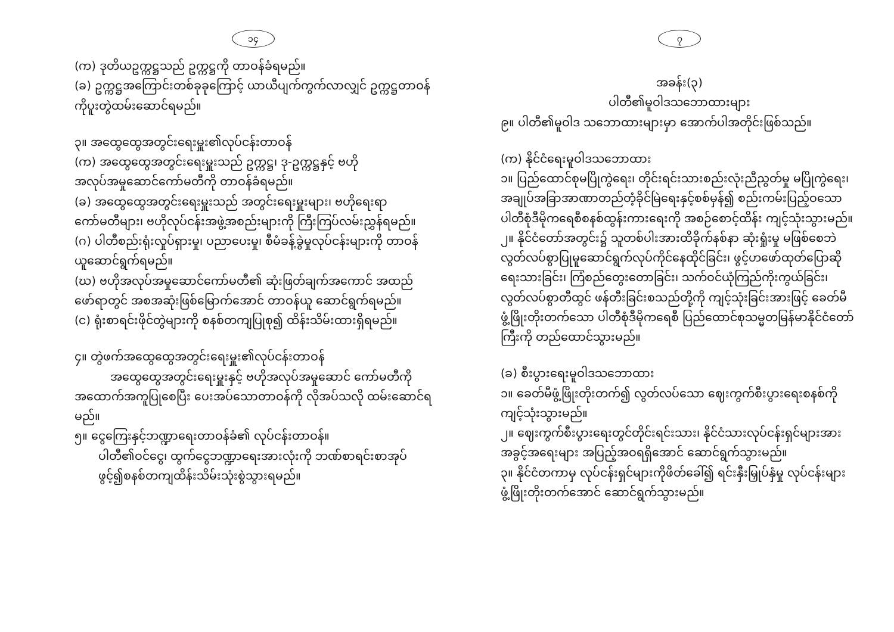၁၄
(က) ဒုတိယဥက္ကဋ္ဌသည် ဥက္ကဋ္ဌကို တာဝန်ခံရမည်။
(ခ) ဥက္ကဋ္ဌအကြောင်းတစ်ခုခုကြောင့် ယာယီပျက်ကွက်လာလျှင် ဥက္ကဋ္ဌတာဝန် ကိုပူးတွဲထမ်းဆောင်ရမည်။
၃။ အထွေထွေအတွင်းရေးမှူး၏လုပ်ငန်းတာဝန်
(က) အထွေထွေအတွင်းရေးမှူးသည် ဥက္ကဋ္ဌ၊ ဒု-ဥက္ကဋ္ဌနှင့် ဗဟိုအလုပ်အမှုဆောင်ကော်မတီကို တာဝန်ခံရမည်။
(ခ) အထွေထွေအတွင်းရေးမှူးသည် အတွင်းရေးမှူးများ၊ ဗဟိုရေးရာ ကော်မတီများ၊ ဗဟိုလုပ်ငန်းအဖွဲ့အစည်းများကို ကြီးကြပ်လမ်းညွှန်ရမည်။
(ဂ) ပါတီစည်းရုံးလှုပ်ရှားမှု၊ ပညာပေးမှု၊ စီမံခန့်ခွဲမှုလုပ်ငန်းများကို တာဝန်ယူဆောင်ရွက်ရမည်။
(ဃ) ဗဟိုအလုပ်အမှုဆောင်ကော်မတီ၏ ဆုံးဖြတ်ချက်အကောင် အထည်ဖော်ရာတွင် အစအဆုံးဖြစ်မြောက်အောင် တာဝန်ယူ ဆောင်ရွက်ရမည်။
(င) ရုံးစာရင်းဖိုင်တွဲများကို စနစ်တကျပြုစု၍ ထိန်းသိမ်းထားရှိရမည်။
၄။ တွဲဖက်အထွေထွေအတွင်းရေးမှူး၏လုပ်ငန်းတာဝန်
အထွေထွေအတွင်းရေးမှူးနှင့် ဗဟိုအလုပ်အမှုဆောင် ကော်မတီကို အထောက်အကူပြုစေပြီး ပေးအပ်သောတာဝန်ကို လိုအပ်သလို ထမ်းဆောင်ရမည်။
၅။ ငွေကြေးနှင့်ဘဏ္ဍာရေးတာဝန်ခံ၏ လုပ်ငန်းတာဝန်။
ပါတီ၏ဝင်ငွေ၊ ထွက်ငွေဘဏ္ဍာရေးအားလုံးကို ဘဏ်စာရင်းစာအုပ်ဖွင့်၍စနစ်တကျထိန်းသိမ်းသုံးစွဲသွားရမည်။
၇
အခန်း(၃)
ပါတီ၏မူဝါဒသဘောထားများ
၉။ ပါတီ၏မူဝါဒ သဘောထားများမှာ အောက်ပါအတိုင်းဖြစ်သည်။
(က) နိုင်ငံရေးမူဝါဒသဘောထား
၁။ ပြည်ထောင်စုမပြိုကွဲရေး၊ တိုင်းရင်းသားစည်းလုံးညီညွတ်မှု မပြိုကွဲရေး၊ အချုပ်အခြာအာဏာတည်တံ့ခိုင်မြဲရေးနှင့်စစ်မှန်၍ စည်းကမ်းပြည့်ဝသော ပါတီစုံဒီမိုကရေစီစနစ်ထွန်းကားရေးကို အစဉ်စောင့်ထိန်း ကျင့်သုံးသွားမည်။
၂။ နိုင်ငံတော်အတွင်း၌ သူတစ်ပါးအားထိခိုက်နစ်နာ ဆုံးရှုံးမှု မဖြစ်စေဘဲ လွတ်လပ်စွာပြုမူဆောင်ရွက်လုပ်ကိုင်နေထိုင်ခြင်း၊ ဖွင့်ဟဖော်ထုတ်ပြောဆိုရေးသားခြင်း၊ ကြံစည်တွေးတောခြင်း၊ သက်ဝင်ယုံကြည်ကိုးကွယ်ခြင်း၊ လွတ်လပ်စွာတီထွင် ဖန်တီးခြင်းစသည်တို့ကို ကျင့်သုံးခြင်းအားဖြင့် ခေတ်မီဖွံ့ဖြိုးတိုးတက်သော ပါတီစုံဒီမိုကရေစီ ပြည်ထောင်စုသမ္မတမြန်မာနိုင်ငံတော်ကြီးကို တည်ထောင်သွားမည်။
(ခ) စီးပွားရေးမူဝါဒသဘောထား
၁။ ခေတ်မီဖွံ့ဖြိုးတိုးတက်၍ လွတ်လပ်သော ဈေးကွက်စီးပွားရေးစနစ်ကို ကျင့်သုံးသွားမည်။
၂။ ဈေးကွက်စီးပွားရေးတွင်တိုင်းရင်းသား၊ နိုင်ငံသားလုပ်ငန်းရှင်များအား အခွင့်အရေးများ အပြည့်အဝရရှိအောင် ဆောင်ရွက်သွားမည်။
၃။ နိုင်ငံတကာမှ လုပ်ငန်းရှင်များကိုဖိတ်ခေါ်၍ ရင်းနှီးမြှုပ်နှံမှု လုပ်ငန်းများ ဖွံ့ဖြိုးတိုးတက်အောင် ဆောင်ရွက်သွားမည်။